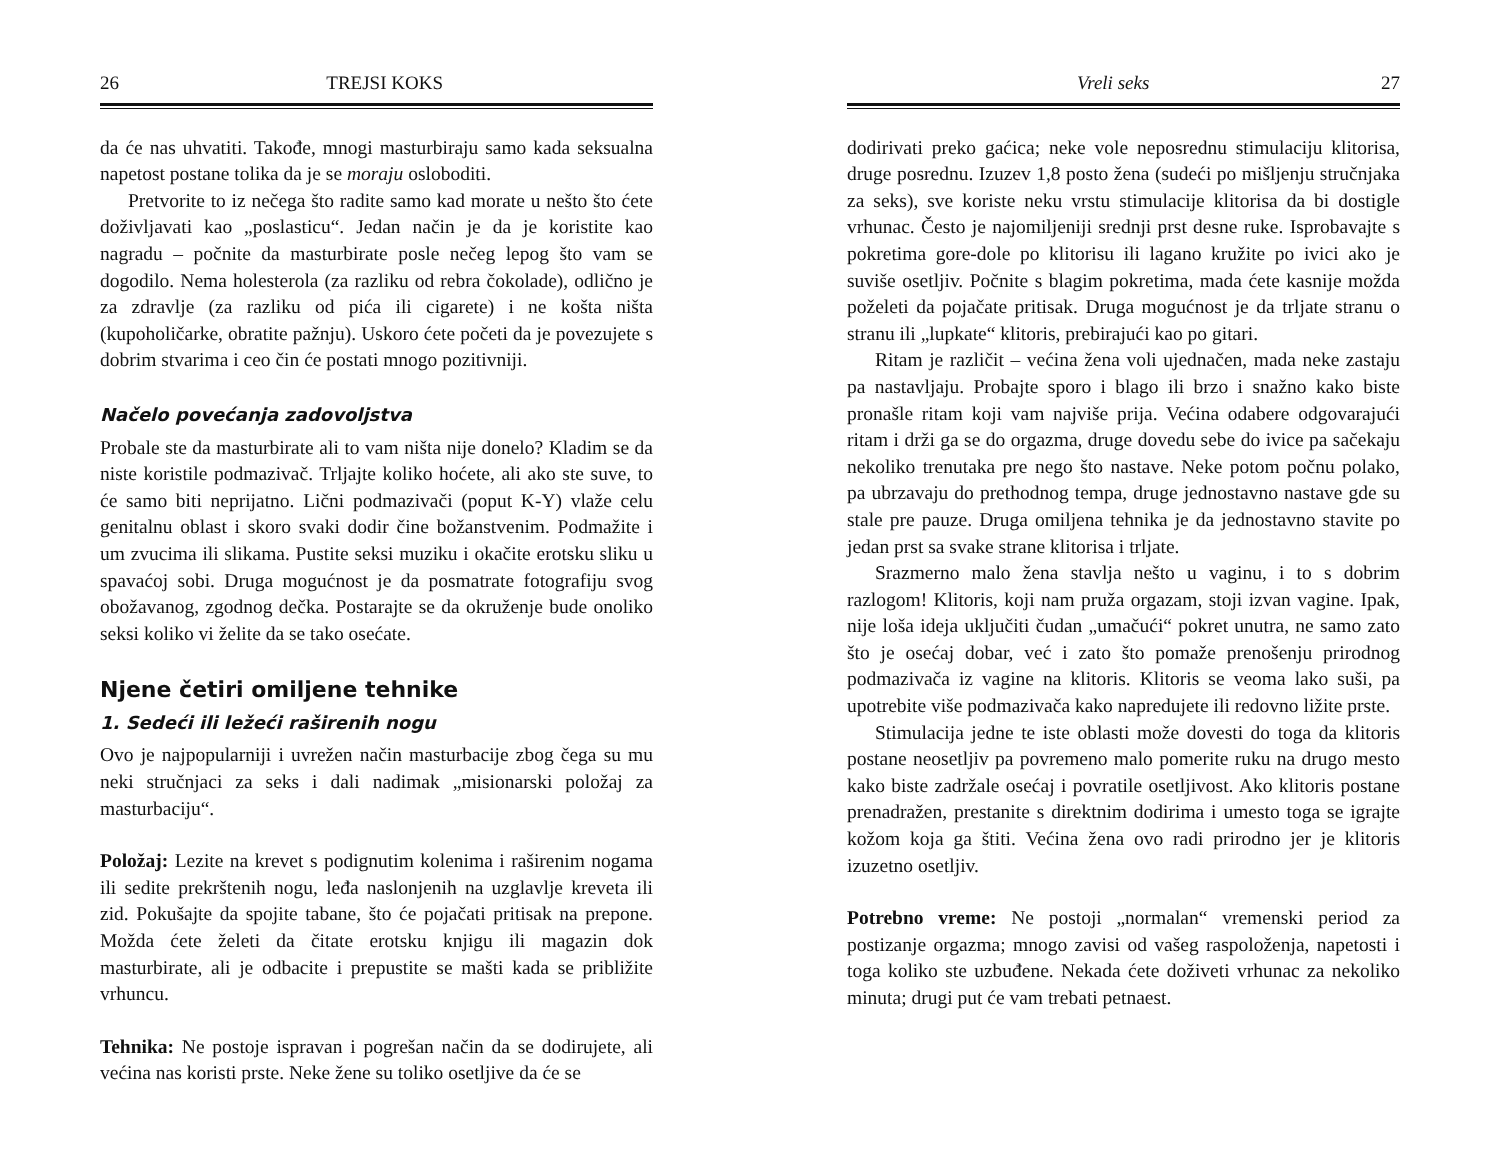26 TREJSI KOKS
da će nas uhvatiti. Takođe, mnogi masturbiraju samo kada seksualna napetost postane tolika da je se moraju osloboditi.
Pretvorite to iz nečega što radite samo kad morate u nešto što ćete doživljavati kao „poslasticu“. Jedan način je da je koristite kao nagradu – počnite da masturbirate posle nečeg lepog što vam se dogodilo. Nema holesterola (za razliku od rebra čokolade), odlično je za zdravlje (za razliku od pića ili cigarete) i ne košta ništa (kupoholičarke, obratite pažnju). Uskoro ćete početi da je povezujete s dobrim stvarima i ceo čin će postati mnogo pozitivniji.
Načelo povećanja zadovoljstva
Probale ste da masturbirate ali to vam ništa nije donelo? Kladim se da niste koristile podmazivač. Trljajte koliko hoćete, ali ako ste suve, to će samo biti neprijatno. Lični podmazivači (poput K-Y) vlaže celu genitalnu oblast i skoro svaki dodir čine božanstvenim. Podmažite i um zvucima ili slikama. Pustite seksi muziku i okačite erotsku sliku u spavaćoj sobi. Druga mogućnost je da posmatrate fotografiju svog obožavanog, zgodnog dečka. Postarajte se da okruženje bude onoliko seksi koliko vi želite da se tako osećate.
Njene četiri omiljene tehnike
1. Sedeći ili ležeći raširenih nogu
Ovo je najpopularniji i uvrežen način masturbacije zbog čega su mu neki stručnjaci za seks i dali nadimak „misionarski položaj za masturbaciju“.
Položaj: Lezite na krevet s podignutim kolenima i raširenim nogama ili sedite prekrštenih nogu, leđa naslonjenih na uzglavlje kreveta ili zid. Pokušajte da spojite tabane, što će pojačati pritisak na prepone. Možda ćete želeti da čitate erotsku knjigu ili magazin dok masturbirate, ali je odbacite i prepustite se mašti kada se približite vrhuncu.
Tehnika: Ne postoje ispravan i pogrešan način da se dodirujete, ali većina nas koristi prste. Neke žene su toliko osetljive da će se
Vreli seks 27
dodirivati preko gaćica; neke vole neposrednu stimulaciju klitorisa, druge posrednu. Izuzev 1,8 posto žena (sudeći po mišljenju stručnjaka za seks), sve koriste neku vrstu stimulacije klitorisa da bi dostigle vrhunac. Često je najomiljeniji srednji prst desne ruke. Isprobavajte s pokretima gore-dole po klitorisu ili lagano kružite po ivici ako je suviše osetljiv. Počnite s blagim pokretima, mada ćete kasnije možda poželeti da pojačate pritisak. Druga mogućnost je da trljate stranu o stranu ili „lupkate“ klitoris, prebirajući kao po gitari.
Ritam je različit – većina žena voli ujednačen, mada neke zastaju pa nastavljaju. Probajte sporo i blago ili brzo i snažno kako biste pronašle ritam koji vam najviše prija. Većina odabere odgovarajući ritam i drži ga se do orgazma, druge dovedu sebe do ivice pa sačekaju nekoliko trenutaka pre nego što nastave. Neke potom počnu polako, pa ubrzavaju do prethodnog tempa, druge jednostavno nastave gde su stale pre pauze. Druga omiljena tehnika je da jednostavno stavite po jedan prst sa svake strane klitorisa i trljate.
Srazmerno malo žena stavlja nešto u vaginu, i to s dobrim razlogom! Klitoris, koji nam pruža orgazam, stoji izvan vagine. Ipak, nije loša ideja uključiti čudan „umačući“ pokret unutra, ne samo zato što je osećaj dobar, već i zato što pomaže prenošenju prirodnog podmazivača iz vagine na klitoris. Klitoris se veoma lako suši, pa upotrebite više podmazivača kako napredujete ili redovno ližite prste.
Stimulacija jedne te iste oblasti može dovesti do toga da klitoris postane neosetljiv pa povremeno malo pomerite ruku na drugo mesto kako biste zadržale osećaj i povratile osetljivost. Ako klitoris postane prenadražen, prestanite s direktnim dodirima i umesto toga se igrajte kožom koja ga štiti. Većina žena ovo radi prirodno jer je klitoris izuzetno osetljiv.
Potrebno vreme: Ne postoji „normalan“ vremenski period za postizanje orgazma; mnogo zavisi od vašeg raspoloženja, napetosti i toga koliko ste uzbuđene. Nekada ćete doživeti vrhunac za nekoliko minuta; drugi put će vam trebati petnaest.